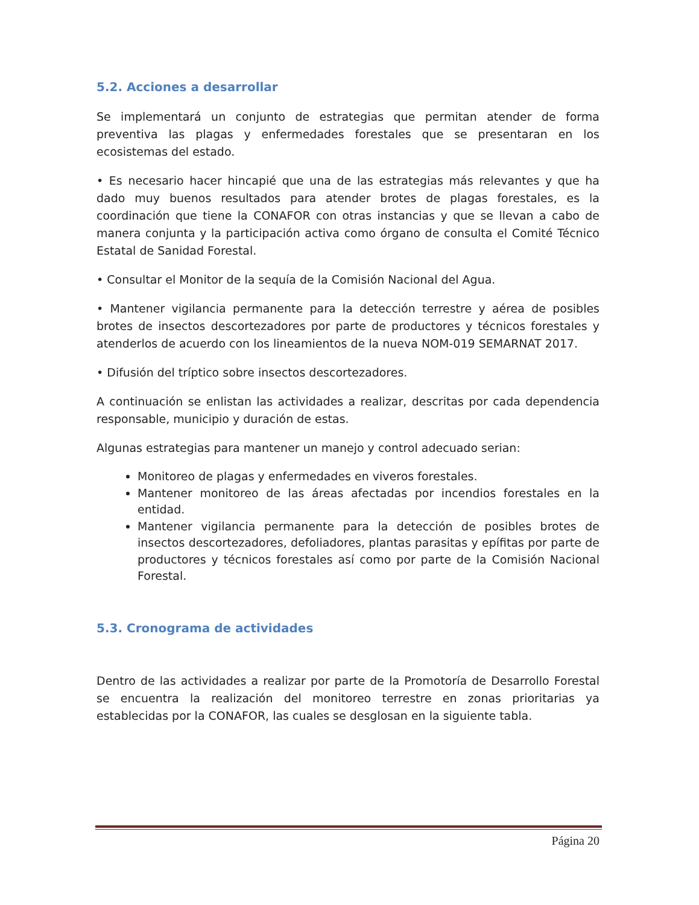5.2. Acciones a desarrollar
Se implementará un conjunto de estrategias que permitan atender de forma preventiva las plagas y enfermedades forestales que se presentaran en los ecosistemas del estado.
• Es necesario hacer hincapié que una de las estrategias más relevantes y que ha dado muy buenos resultados para atender brotes de plagas forestales, es la coordinación que tiene la CONAFOR con otras instancias y que se llevan a cabo de manera conjunta y la participación activa como órgano de consulta el Comité Técnico Estatal de Sanidad Forestal.
• Consultar el Monitor de la sequía de la Comisión Nacional del Agua.
• Mantener vigilancia permanente para la detección terrestre y aérea de posibles brotes de insectos descortezadores por parte de productores y técnicos forestales y atenderlos de acuerdo con los lineamientos de la nueva NOM-019 SEMARNAT 2017.
• Difusión del tríptico sobre insectos descortezadores.
A continuación se enlistan las actividades a realizar, descritas por cada dependencia responsable, municipio y duración de estas.
Algunas estrategias para mantener un manejo y control adecuado serian:
Monitoreo de plagas y enfermedades en viveros forestales.
Mantener monitoreo de las áreas afectadas por incendios forestales en la entidad.
Mantener vigilancia permanente para la detección de posibles brotes de insectos descortezadores, defoliadores, plantas parasitas y epífitas por parte de productores y técnicos forestales así como por parte de la Comisión Nacional Forestal.
5.3. Cronograma de actividades
Dentro de las actividades a realizar por parte de la Promotoría de Desarrollo Forestal se encuentra la realización del monitoreo terrestre en zonas prioritarias ya establecidas por la CONAFOR, las cuales se desglosan en la siguiente tabla.
Página 20